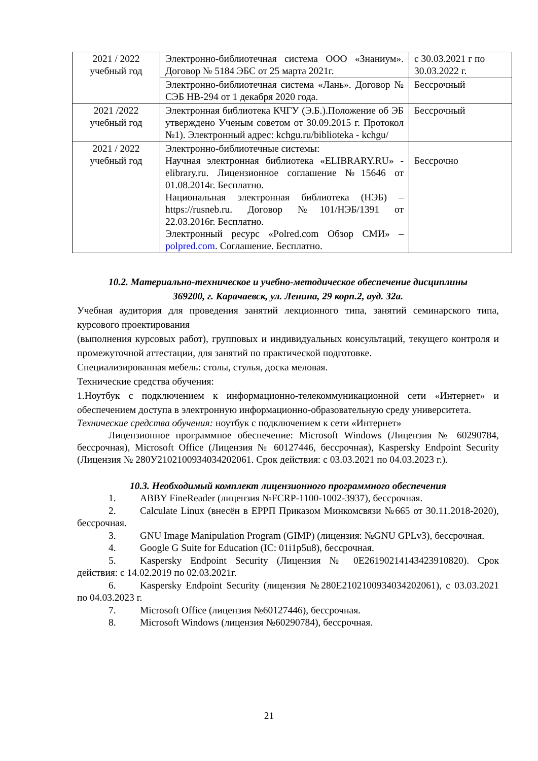| 2021 / 2022 учебный год | Электронно-библиотечная система ООО «Знаниум». Договор № 5184 ЭБС от 25 марта 2021г. | с 30.03.2021 г по 30.03.2022 г. |
| | Электронно-библиотечная система «Лань». Договор № СЭБ НВ-294 от 1 декабря 2020 года. | Бессрочный |
| 2021 /2022 учебный год | Электронная библиотека КЧГУ (Э.Б.).Положение об ЭБ утверждено Ученым советом от 30.09.2015 г. Протокол №1). Электронный адрес: kchgu.ru/biblioteka - kchgu/ | Бессрочный |
| 2021 / 2022 учебный год | Электронно-библиотечные системы: Научная электронная библиотека «ELIBRARY.RU» - elibrary.ru. Лицензионное соглашение №15646 от 01.08.2014г. Бесплатно. Национальная электронная библиотека (НЭБ) – https://rusneb.ru. Договор №101/НЭБ/1391 от 22.03.2016г. Бесплатно. Электронный ресурс «Polred.com Обзор СМИ» – polpred.com . Соглашение. Бесплатно. | Бессрочно |
10.2. Материально-техническое и учебно-методическое обеспечение дисциплины
369200, г. Карачаевск, ул. Ленина, 29 корп.2, ауд. 32а.
Учебная аудитория для проведения занятий лекционного типа, занятий семинарского типа, курсового проектирования
(выполнения курсовых работ), групповых и индивидуальных консультаций, текущего контроля и промежуточной аттестации, для занятий по практической подготовке.
Специализированная мебель: столы, стулья, доска меловая.
Технические средства обучения:
1.Ноутбук с подключением к информационно-телекоммуникационной сети «Интернет» и обеспечением доступа в электронную информационно-образовательную среду университета.
Технические средства обучения: ноутбук с подключением к сети «Интернет»
Лицензионное программное обеспечение: Microsoft Windows (Лицензия № 60290784, бессрочная), Microsoft Office (Лицензия № 60127446, бессрочная), Kaspersky Endpoint Security (Лицензия № 280У2102100934034202061. Срок действия: с 03.03.2021 по 04.03.2023 г.).
10.3. Необходимый комплект лицензионного программного обеспечения
1. ABBY FineReader (лицензия №FCRP-1100-1002-3937), бессрочная.
2. Calculate Linux (внесён в ЕРРП Приказом Минкомсвязи №665 от 30.11.2018-2020), бессрочная.
3. GNU Image Manipulation Program (GIMP) (лицензия: №GNU GPLv3), бессрочная.
4. Google G Suite for Education (IC: 01i1p5u8), бессрочная.
5. Kaspersky Endpoint Security (Лицензия № 0E26190214143423910820). Срок действия: с 14.02.2019 по 02.03.2021г.
6. Kaspersky Endpoint Security (лицензия №280E2102100934034202061), с 03.03.2021 по 04.03.2023 г.
7. Microsoft Office (лицензия №60127446), бессрочная.
8. Microsoft Windows (лицензия №60290784), бессрочная.
21